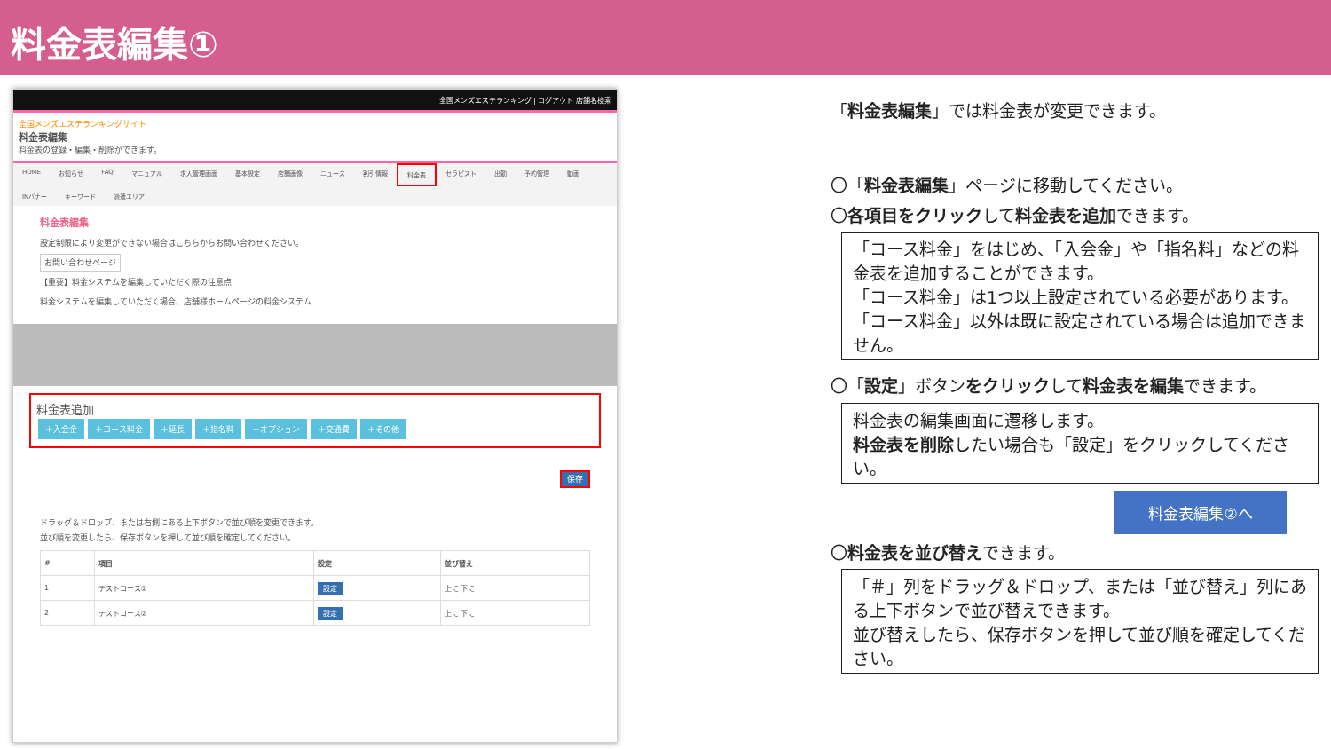料金表編集①
全国メンズエステランキング | ログアウト 店舗名検索
全国メンズエステランキングサイト
料金表編集
料金表の登録・編集・削除ができます。
HOME お知らせ FAQ マニュアル 求人管理画面 基本設定 店舗画像 ニュース 割引情報 料金表 セラピスト 出勤 予約管理 動画 INバナー キーワード 派遣エリア
料金表編集
設定制限により変更ができない場合はこちらからお問い合わせください。
お問い合わせページ
【重要】料金システムを編集していただく際の注意点
料金システムを編集していただく場合、店舗様ホームページの料金システム…
料金表追加
＋入会金 ＋コース料金 ＋延長 ＋指名料 ＋オプション ＋交通費 ＋その他
保存
ドラッグ＆ドロップ、または右側にある上下ボタンで並び順を変更できます。
並び順を変更したら、保存ボタンを押して並び順を確定してください。
| # | 項目 | 設定 | 並び替え |
| --- | --- | --- | --- |
| 1 | テストコース① | 設定 | 上に 下に |
| 2 | テストコース② | 設定 | 上に 下に |
「料金表編集」では料金表が変更できます。
〇「料金表編集」ページに移動してください。
〇各項目をクリックして料金表を追加できます。
「コース料金」をはじめ、「入会金」や「指名料」などの料金表を追加することができます。
「コース料金」は1つ以上設定されている必要があります。
「コース料金」以外は既に設定されている場合は追加できません。
〇「設定」ボタンをクリックして料金表を編集できます。
料金表の編集画面に遷移します。
料金表を削除したい場合も「設定」をクリックしてください。
料金表編集②へ
〇料金表を並び替えできます。
「＃」列をドラッグ＆ドロップ、または「並び替え」列にある上下ボタンで並び替えできます。
並び替えしたら、保存ボタンを押して並び順を確定してください。